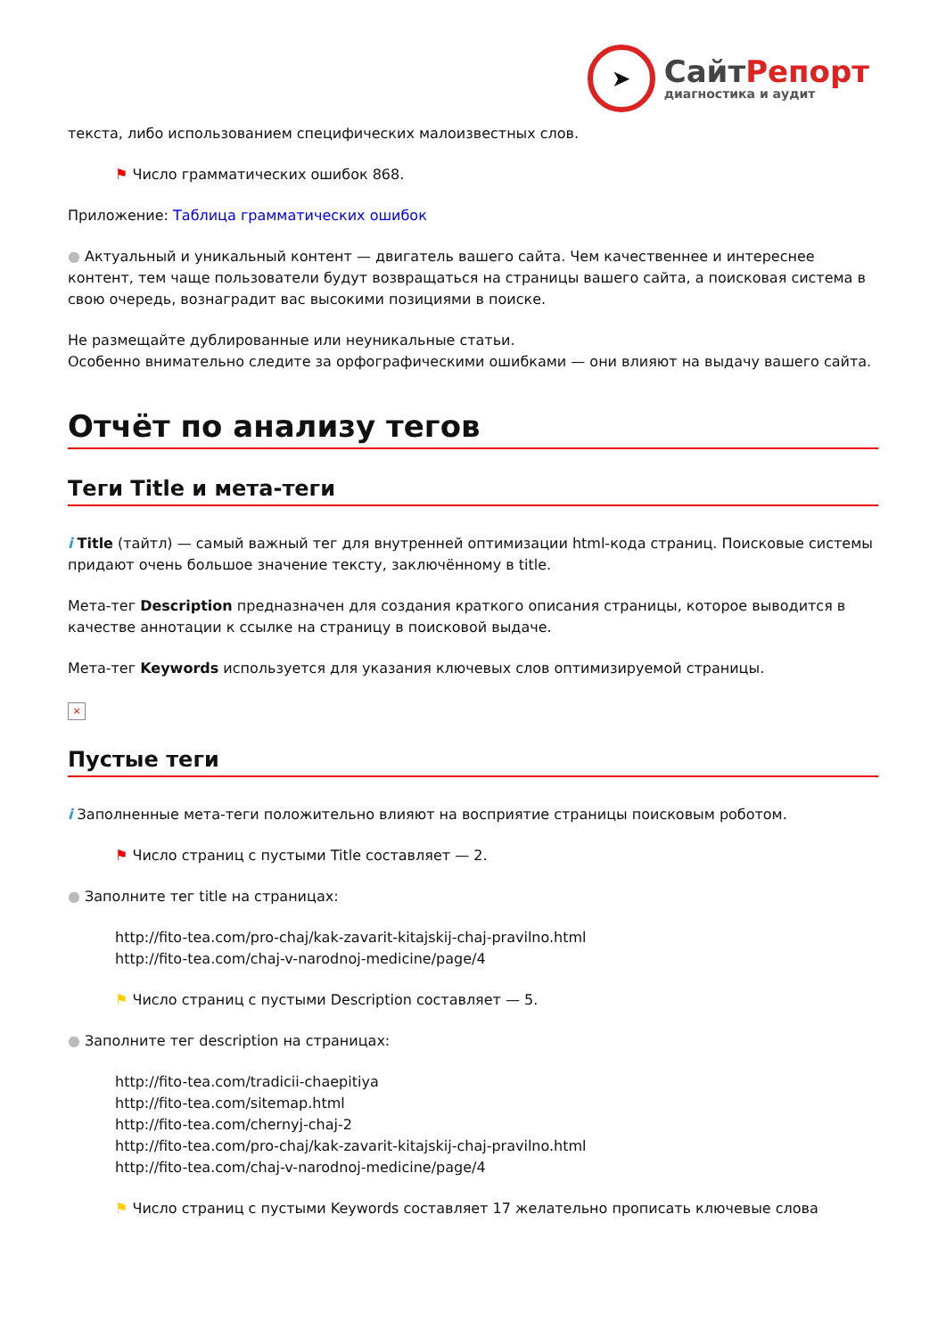➤
СайтРепорт
диагностика и аудит
текста, либо использованием специфических малоизвестных слов.
⚑ Число грамматических ошибок 868.
Приложение: Таблица грамматических ошибок
● Актуальный и уникальный контент — двигатель вашего сайта. Чем качественнее и интереснее контент, тем чаще пользователи будут возвращаться на страницы вашего сайта, а поисковая система в свою очередь, вознаградит вас высокими позициями в поиске.
Не размещайте дублированные или неуникальные статьи.
Особенно внимательно следите за орфографическими ошибками — они влияют на выдачу вашего сайта.
Отчёт по анализу тегов
Теги Title и мета-теги
i Title (тайтл) — самый важный тег для внутренней оптимизации html-кода страниц. Поисковые системы придают очень большое значение тексту, заключённому в title.
Мета-тег Description предназначен для создания краткого описания страницы, которое выводится в качестве аннотации к ссылке на страницу в поисковой выдаче.
Мета-тег Keywords используется для указания ключевых слов оптимизируемой страницы.
×
Пустые теги
i Заполненные мета-теги положительно влияют на восприятие страницы поисковым роботом.
⚑ Число страниц с пустыми Title составляет — 2.
● Заполните тег title на страницах:
http://fito-tea.com/pro-chaj/kak-zavarit-kitajskij-chaj-pravilno.html
http://fito-tea.com/chaj-v-narodnoj-medicine/page/4
⚑ Число страниц с пустыми Description составляет — 5.
● Заполните тег description на страницах:
http://fito-tea.com/tradicii-chaepitiya
http://fito-tea.com/sitemap.html
http://fito-tea.com/chernyj-chaj-2
http://fito-tea.com/pro-chaj/kak-zavarit-kitajskij-chaj-pravilno.html
http://fito-tea.com/chaj-v-narodnoj-medicine/page/4
⚑ Число страниц с пустыми Keywords составляет 17 желательно прописать ключевые слова